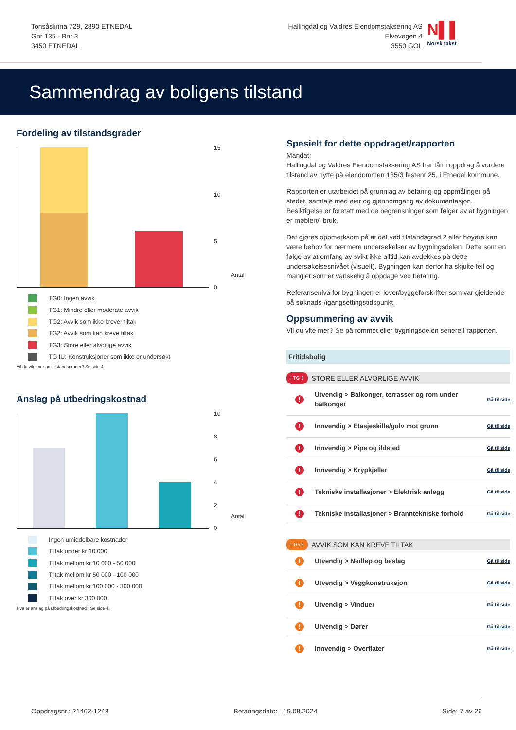Tonsåslinna 729, 2890 ETNEDAL
Gnr 135 - Bnr 3
3450 ETNEDAL
Hallingdal og Valdres Eiendomstaksering AS
Elvevegen 4
3550 GOL
N▌▌
Norsk takst
Sammendrag av boligens tilstand
Fordeling av tilstandsgrader
15
10
5
0
Antall
TG0: Ingen avvik
TG1: Mindre eller moderate avvik
TG2: Avvik som ikke krever tiltak
TG2: Avvik som kan kreve tiltak
TG3: Store eller alvorlige avvik
TG IU: Konstruksjoner som ikke er undersøkt
Vil du vite mer om tilstandsgrader? Se side 4.
Anslag på utbedringskostnad
10
8
6
4
2
0
Antall
Ingen umiddelbare kostnader
Tiltak under kr 10 000
Tiltak mellom kr 10 000 - 50 000
Tiltak mellom kr 50 000 - 100 000
Tiltak mellom kr 100 000 - 300 000
Tiltak over kr 300 000
Hva er anslag på utbedringskostnad? Se side 4.
Spesielt for dette oppdraget/rapporten
Mandat:
Hallingdal og Valdres Eiendomstaksering AS har fått i oppdrag å vurdere tilstand av hytte på eiendommen 135/3 festenr 25, i Etnedal kommune.
Rapporten er utarbeidet på grunnlag av befaring og oppmålinger på stedet, samtale med eier og gjennomgang av dokumentasjon. Besiktigelse er foretatt med de begrensninger som følger av at bygningen er møblert/i bruk.
Det gjøres oppmerksom på at det ved tilstandsgrad 2 eller høyere kan være behov for nærmere undersøkelser av bygningsdelen. Dette som en følge av at omfang av svikt ikke alltid kan avdekkes på dette undersøkelsesnivået (visuelt). Bygningen kan derfor ha skjulte feil og mangler som er vanskelig å oppdage ved befaring.
Referansenivå for bygningen er lover/byggeforskrifter som var gjeldende på søknads-/igangsettingstidspunkt.
Oppsummering av avvik
Vil du vite mer? Se på rommet eller bygningsdelen senere i rapporten.
Fritidsbolig
! TG 3 STORE ELLER ALVORLIGE AVVIK
! Utvendig > Balkonger, terrasser og rom under balkonger Gå til side
! Innvendig > Etasjeskille/gulv mot grunn Gå til side
! Innvendig > Pipe og ildsted Gå til side
! Innvendig > Krypkjeller Gå til side
! Tekniske installasjoner > Elektrisk anlegg Gå til side
! Tekniske installasjoner > Branntekniske forhold Gå til side
! TG 2 AVVIK SOM KAN KREVE TILTAK
! Utvendig > Nedløp og beslag Gå til side
! Utvendig > Veggkonstruksjon Gå til side
! Utvendig > Vinduer Gå til side
! Utvendig > Dører Gå til side
! Innvendig > Overflater Gå til side
Oppdragsnr.: 21462-1248 Befaringsdato: 19.08.2024 Side: 7 av 26